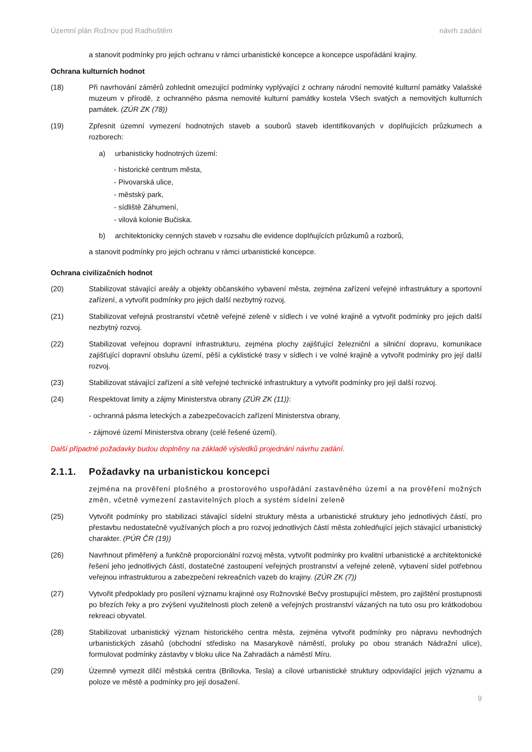Územní plán Rožnov pod Radhoštěm návrh zadání
a stanovit podmínky pro jejich ochranu v rámci urbanistické koncepce a koncepce uspořádání krajiny.
Ochrana kulturních hodnot
(18) Při navrhování záměrů zohlednit omezující podmínky vyplývající z ochrany národní nemovité kulturní památky Valašské muzeum v přírodě, z ochranného pásma nemovité kulturní památky kostela Všech svatých a nemovitých kulturních památek. (ZÚR ZK (78))
(19) Zpřesnit územní vymezení hodnotných staveb a souborů staveb identifikovaných v doplňujících průzkumech a rozborech:
a) urbanisticky hodnotných území:
- historické centrum města,
- Pivovarská ulice,
- městský park,
- sídliště Záhumení,
- vilová kolonie Bučiska.
b) architektonicky cenných staveb v rozsahu dle evidence doplňujících průzkumů a rozborů,
a stanovit podmínky pro jejich ochranu v rámci urbanistické koncepce.
Ochrana civilizačních hodnot
(20) Stabilizovat stávající areály a objekty občanského vybavení města, zejména zařízení veřejné infrastruktury a sportovní zařízení, a vytvořit podmínky pro jejich další nezbytný rozvoj.
(21) Stabilizovat veřejná prostranství včetně veřejné zeleně v sídlech i ve volné krajině a vytvořit podmínky pro jejich další nezbytný rozvoj.
(22) Stabilizovat veřejnou dopravní infrastrukturu, zejména plochy zajišťující železniční a silniční dopravu, komunikace zajišťující dopravní obsluhu území, pěší a cyklistické trasy v sídlech i ve volné krajině a vytvořit podmínky pro její další rozvoj.
(23) Stabilizovat stávající zařízení a sítě veřejné technické infrastruktury a vytvořit podmínky pro její další rozvoj.
(24) Respektovat limity a zájmy Ministerstva obrany (ZÚR ZK (11)):
- ochranná pásma leteckých a zabezpečovacích zařízení Ministerstva obrany,
- zájmové území Ministerstva obrany (celé řešené území).
Další případné požadavky budou doplněny na základě výsledků projednání návrhu zadání.
2.1.1. Požadavky na urbanistickou koncepci
zejména na prověření plošného a prostorového uspořádání zastavěného území a na prověření možných změn, včetně vymezení zastavitelných ploch a systém sídelní zeleně
(25) Vytvořit podmínky pro stabilizaci stávající sídelní struktury města a urbanistické struktury jeho jednotlivých částí, pro přestavbu nedostatečně využívaných ploch a pro rozvoj jednotlivých částí města zohledňující jejich stávající urbanistický charakter. (PÚR ČR (19))
(26) Navrhnout přiměřený a funkčně proporcionální rozvoj města, vytvořit podmínky pro kvalitní urbanistické a architektonické řešení jeho jednotlivých částí, dostatečné zastoupení veřejných prostranství a veřejné zeleně, vybavení sídel potřebnou veřejnou infrastrukturou a zabezpečení rekreačních vazeb do krajiny. (ZÚR ZK (7))
(27) Vytvořit předpoklady pro posílení významu krajinné osy Rožnovské Bečvy prostupující městem, pro zajištění prostupnosti po březích řeky a pro zvýšení využitelnosti ploch zeleně a veřejných prostranství vázaných na tuto osu pro krátkodobou rekreaci obyvatel.
(28) Stabilizovat urbanistický význam historického centra města, zejména vytvořit podmínky pro nápravu nevhodných urbanistických zásahů (obchodní středisko na Masarykově náměstí, proluky po obou stranách Nádražní ulice), formulovat podmínky zástavby v bloku ulice Na Zahradách a náměstí Míru.
(29) Územně vymezit dílčí městská centra (Brillovka, Tesla) a cílové urbanistické struktury odpovídající jejich významu a poloze ve městě a podmínky pro její dosažení.
9